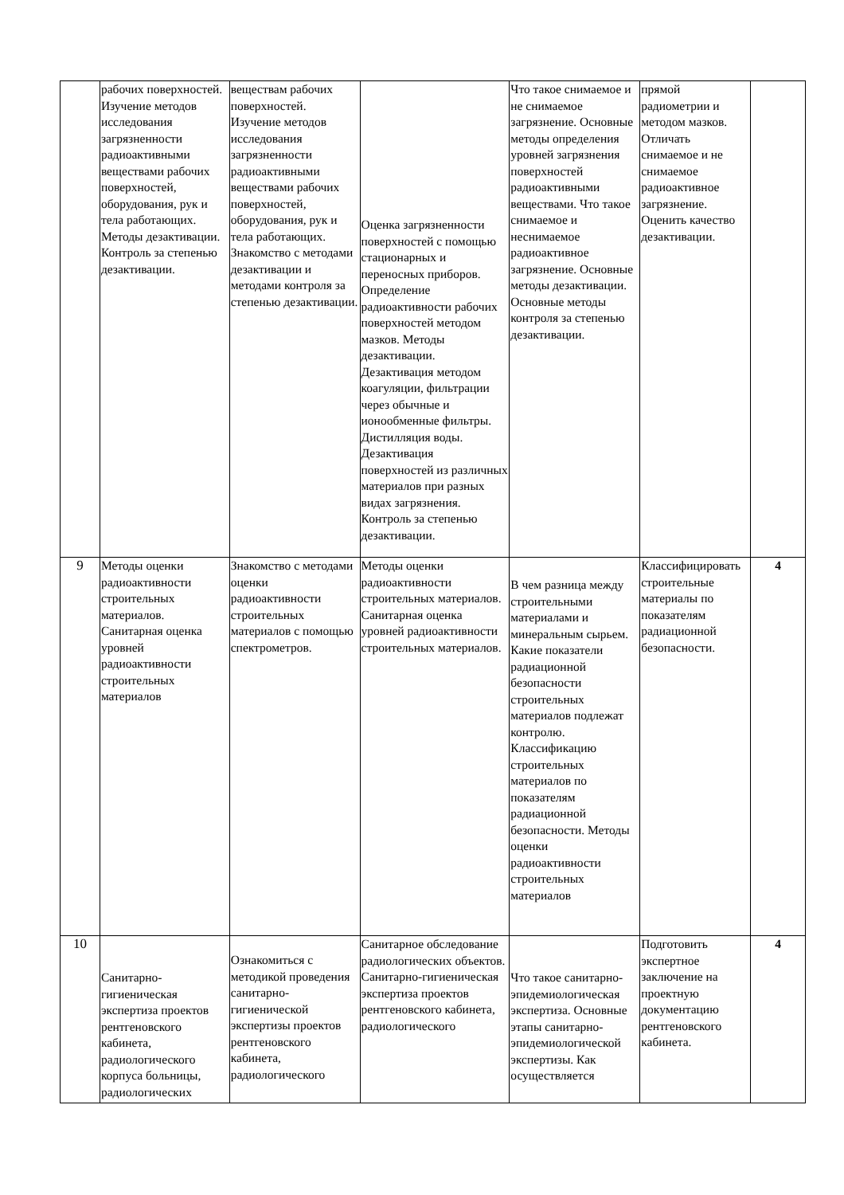| | рабочих поверхностей. Изучение методов исследования загрязненности радиоактивными веществами рабочих поверхностей, оборудования, рук и тела работающих. Методы дезактивации. Контроль за степенью дезактивации. | веществам рабочих поверхностей. Изучение методов исследования загрязненности радиоактивными веществами рабочих поверхностей, оборудования, рук и тела работающих. Знакомство с методами дезактивации и методами контроля за степенью дезактивации. | Оценка загрязненности поверхностей с помощью стационарных и переносных приборов. Определение радиоактивности рабочих поверхностей методом мазков. Методы дезактивации. Дезактивация методом коагуляции, фильтрации через обычные и ионообменные фильтры. Дистилляция воды. Дезактивация поверхностей из различных материалов при разных видах загрязнения. Контроль за степенью дезактивации. | Что такое снимаемое и не снимаемое загрязнение. Основные методы определения уровней загрязнения поверхностей радиоактивными веществами. Что такое снимаемое и неснимаемое радиоактивное загрязнение. Основные методы дезактивации. Основные методы контроля за степенью дезактивации. | прямой радиометрии и методом мазков. Отличать снимаемое и не снимаемое радиоактивное загрязнение. Оценить качество дезактивации. | |
| 9 | Методы оценки радиоактивности строительных материалов. Санитарная оценка уровней радиоактивности строительных материалов | Знакомство с методами оценки радиоактивности строительных материалов с помощью спектрометров. | Методы оценки радиоактивности строительных материалов. Санитарная оценка уровней радиоактивности строительных материалов. | В чем разница между строительными материалами и минеральным сырьем. Какие показатели радиационной безопасности строительных материалов подлежат контролю. Классификацию строительных материалов по показателям радиационной безопасности. Методы оценки радиоактивности строительных материалов | Классифицировать строительные материалы по показателям радиационной безопасности. | 4 |
| 10 | Санитарно-гигиеническая экспертиза проектов рентгеновского кабинета, радиологического корпуса больницы, радиологических | Ознакомиться с методикой проведения санитарно-гигиенической экспертизы проектов рентгеновского кабинета, радиологического | Санитарное обследование радиологических объектов. Санитарно-гигиеническая экспертиза проектов рентгеновского кабинета, радиологического | Что такое санитарно-эпидемиологическая экспертиза. Основные этапы санитарно-эпидемиологической экспертизы. Как осуществляется | Подготовить экспертное заключение на проектную документацию рентгеновского кабинета. | 4 |